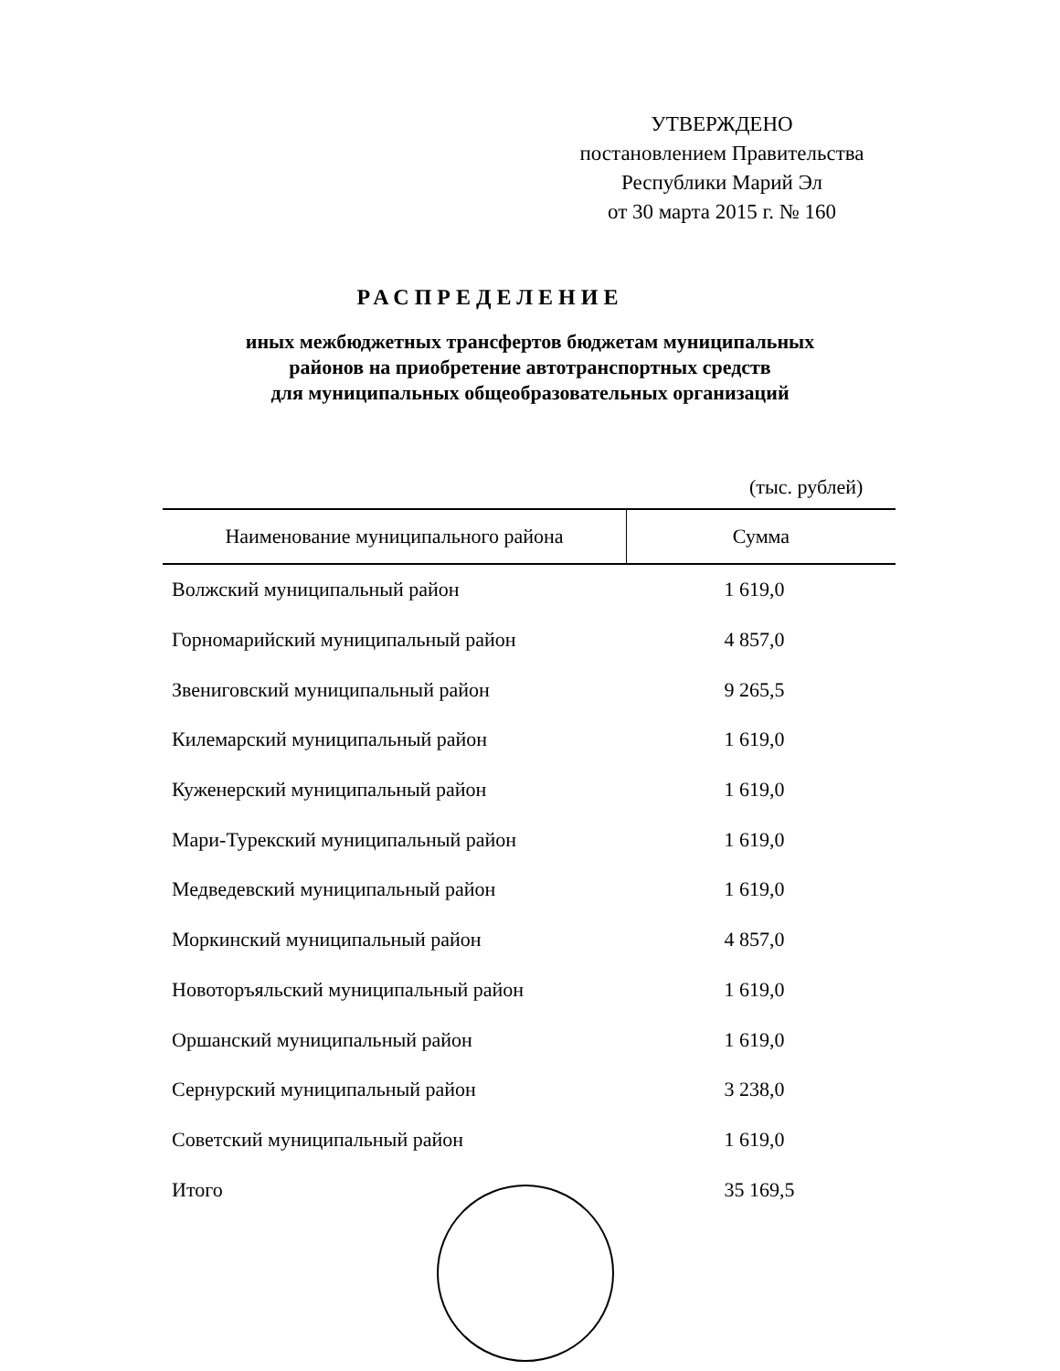УТВЕРЖДЕНО
постановлением Правительства
Республики Марий Эл
от 30 марта 2015 г. № 160
РАСПРЕДЕЛЕНИЕ
иных межбюджетных трансфертов бюджетам муниципальных
районов на приобретение автотранспортных средств
для муниципальных общеобразовательных организаций
(тыс. рублей)
| Наименование муниципального района | Сумма |
| --- | --- |
| Волжский муниципальный район | 1 619,0 |
| Горномарийский муниципальный район | 4 857,0 |
| Звениговский муниципальный район | 9 265,5 |
| Килемарский муниципальный район | 1 619,0 |
| Куженерский муниципальный район | 1 619,0 |
| Мари-Турекский муниципальный район | 1 619,0 |
| Медведевский муниципальный район | 1 619,0 |
| Моркинский муниципальный район | 4 857,0 |
| Новоторъяльский муниципальный район | 1 619,0 |
| Оршанский муниципальный район | 1 619,0 |
| Сернурский муниципальный район | 3 238,0 |
| Советский муниципальный район | 1 619,0 |
| Итого | 35 169,5 |